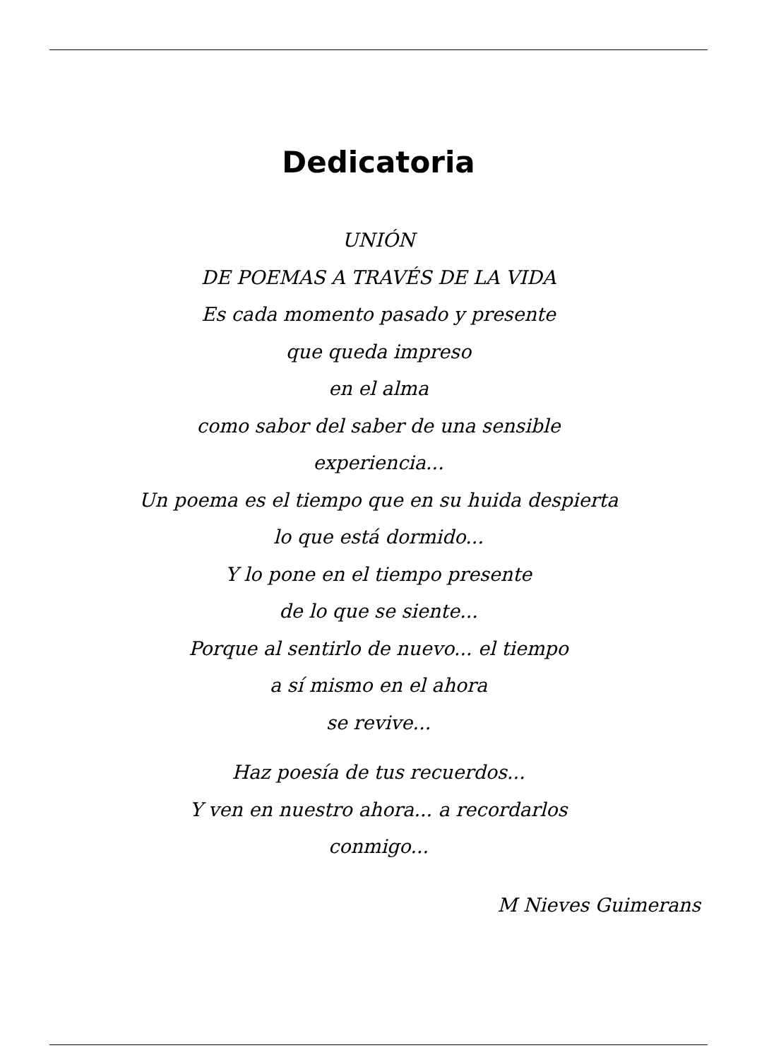Dedicatoria
UNIÓN
DE POEMAS A TRAVÉS DE LA VIDA
Es cada momento pasado y presente
que queda impreso
en el alma
como sabor del saber de una sensible
experiencia...
Un poema es el tiempo que en su huida despierta
lo que está dormido...
Y lo pone en el tiempo presente
de lo que se siente...
Porque al sentirlo de nuevo... el tiempo
a sí mismo en el ahora
se revive...
Haz poesía de tus recuerdos...
Y ven en nuestro ahora... a recordarlos
conmigo...
M Nieves Guimerans